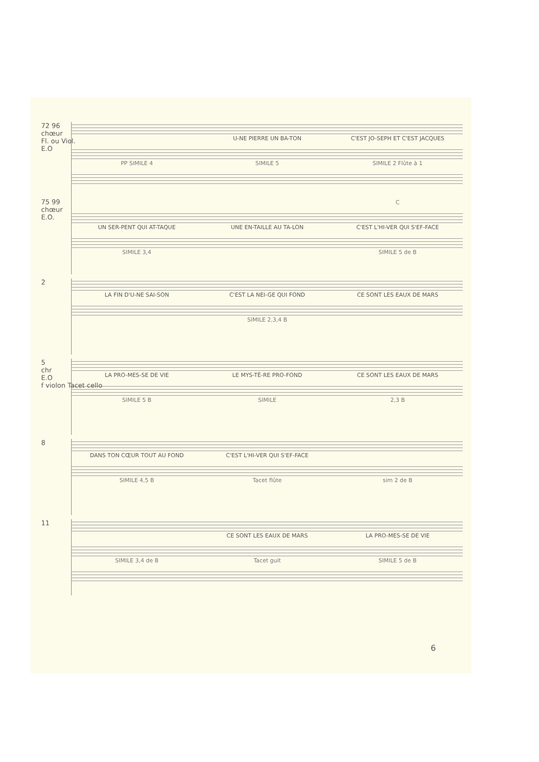72 96
chœur
Fl. ou Viol.
E.O
U-NE PIERRE UN BA-TON C'EST JO-SEPH ET C'EST JACQUES
PP SIMILE 4 SIMILE 5 SIMILE 2 Flûte à 1
75 99
chœur
E.O.
C
UN SER-PENT QUI AT-TAQUE UNE EN-TAILLE AU TA-LON C'EST L'HI-VER QUI S'EF-FACE
SIMILE 3,4 SIMILE 5 de B
2
LA FIN D'U-NE SAI-SON C'EST LA NEI-GE QUI FOND CE SONT LES EAUX DE MARS
SIMILE 2,3,4 B
5
chr
E.O
f violon Tacet cello
LA PRO-MES-SE DE VIE LE MYS-TÈ-RE PRO-FOND CE SONT LES EAUX DE MARS
SIMILE 5 B SIMILE 2,3 B
8
DANS TON CŒUR TOUT AU FOND C'EST L'HI-VER QUI S'EF-FACE
SIMILE 4,5 B Tacet flûte sim 2 de B
11
CE SONT LES EAUX DE MARS LA PRO-MES-SE DE VIE
SIMILE 3,4 de B Tacet guit SIMILE 5 de B
6